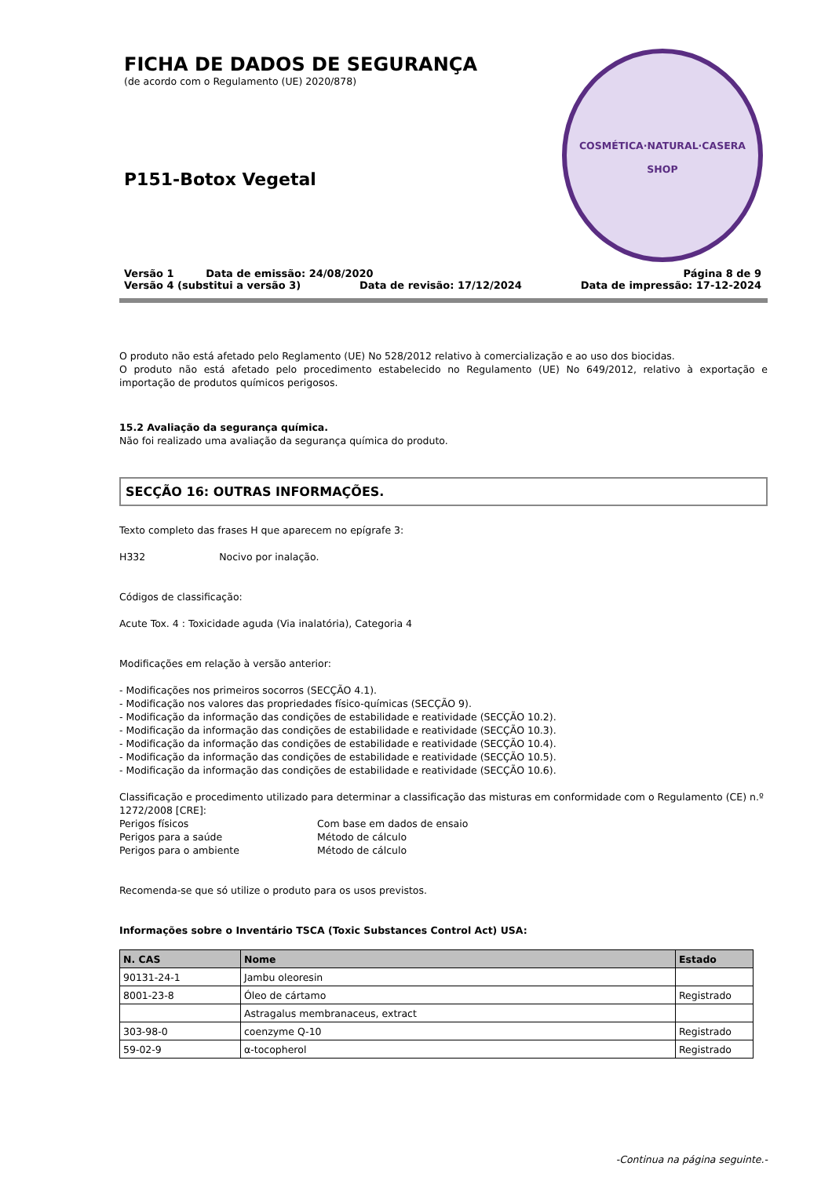FICHA DE DADOS DE SEGURANÇA
(de acordo com o Regulamento (UE) 2020/878)
P151-Botox Vegetal
COSMÉTICA·NATURAL·CASERA
SHOP
Versão 1 Data de emissão: 24/08/2020 Página 8 de 9
Versão 4 (substitui a versão 3) Data de revisão: 17/12/2024 Data de impressão: 17-12-2024
O produto não está afetado pelo Reglamento (UE) No 528/2012 relativo à comercialização e ao uso dos biocidas.
O produto não está afetado pelo procedimento estabelecido no Regulamento (UE) No 649/2012, relativo à exportação e importação de produtos químicos perigosos.
15.2 Avaliação da segurança química.
Não foi realizado uma avaliação da segurança química do produto.
SECÇÃO 16: OUTRAS INFORMAÇÕES.
Texto completo das frases H que aparecem no epígrafe 3:
H332 Nocivo por inalação.
Códigos de classificação:
Acute Tox. 4 : Toxicidade aguda (Via inalatória), Categoria 4
Modificações em relação à versão anterior:
- Modificações nos primeiros socorros (SECÇÃO 4.1).
- Modificação nos valores das propriedades físico-químicas (SECÇÃO 9).
- Modificação da informação das condições de estabilidade e reatividade (SECÇÃO 10.2).
- Modificação da informação das condições de estabilidade e reatividade (SECÇÃO 10.3).
- Modificação da informação das condições de estabilidade e reatividade (SECÇÃO 10.4).
- Modificação da informação das condições de estabilidade e reatividade (SECÇÃO 10.5).
- Modificação da informação das condições de estabilidade e reatividade (SECÇÃO 10.6).
Classificação e procedimento utilizado para determinar a classificação das misturas em conformidade com o Regulamento (CE) n.º 1272/2008 [CRE]:
| Perigos físicos | Com base em dados de ensaio |
| Perigos para a saúde | Método de cálculo |
| Perigos para o ambiente | Método de cálculo |
Recomenda-se que só utilize o produto para os usos previstos.
Informações sobre o Inventário TSCA (Toxic Substances Control Act) USA:
| N. CAS | Nome | Estado |
| --- | --- | --- |
| 90131-24-1 | Jambu oleoresin | |
| 8001-23-8 | Óleo de cártamo | Registrado |
| | Astragalus membranaceus, extract | |
| 303-98-0 | coenzyme Q-10 | Registrado |
| 59-02-9 | α-tocopherol | Registrado |
-Continua na página seguinte.-